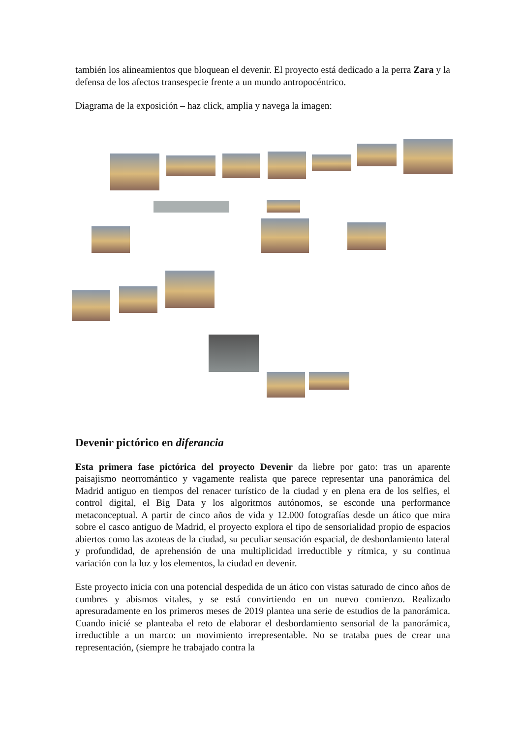también los alineamientos que bloquean el devenir. El proyecto está dedicado a la perra Zara y la defensa de los afectos transespecie frente a un mundo antropocéntrico.
Diagrama de la exposición – haz click, amplia y navega la imagen:
Devenir pictórico en diferancia
Esta primera fase pictórica del proyecto Devenir da liebre por gato: tras un aparente paisajismo neorromántico y vagamente realista que parece representar una panorámica del Madrid antiguo en tiempos del renacer turístico de la ciudad y en plena era de los selfies, el control digital, el Big Data y los algoritmos autónomos, se esconde una performance metaconceptual. A partir de cinco años de vida y 12.000 fotografías desde un ático que mira sobre el casco antiguo de Madrid, el proyecto explora el tipo de sensorialidad propio de espacios abiertos como las azoteas de la ciudad, su peculiar sensación espacial, de desbordamiento lateral y profundidad, de aprehensión de una multiplicidad irreductible y rítmica, y su continua variación con la luz y los elementos, la ciudad en devenir.
Este proyecto inicia con una potencial despedida de un ático con vistas saturado de cinco años de cumbres y abismos vitales, y se está convirtiendo en un nuevo comienzo. Realizado apresuradamente en los primeros meses de 2019 plantea una serie de estudios de la panorámica. Cuando inicié se planteaba el reto de elaborar el desbordamiento sensorial de la panorámica, irreductible a un marco: un movimiento irrepresentable. No se trataba pues de crear una representación, (siempre he trabajado contra la